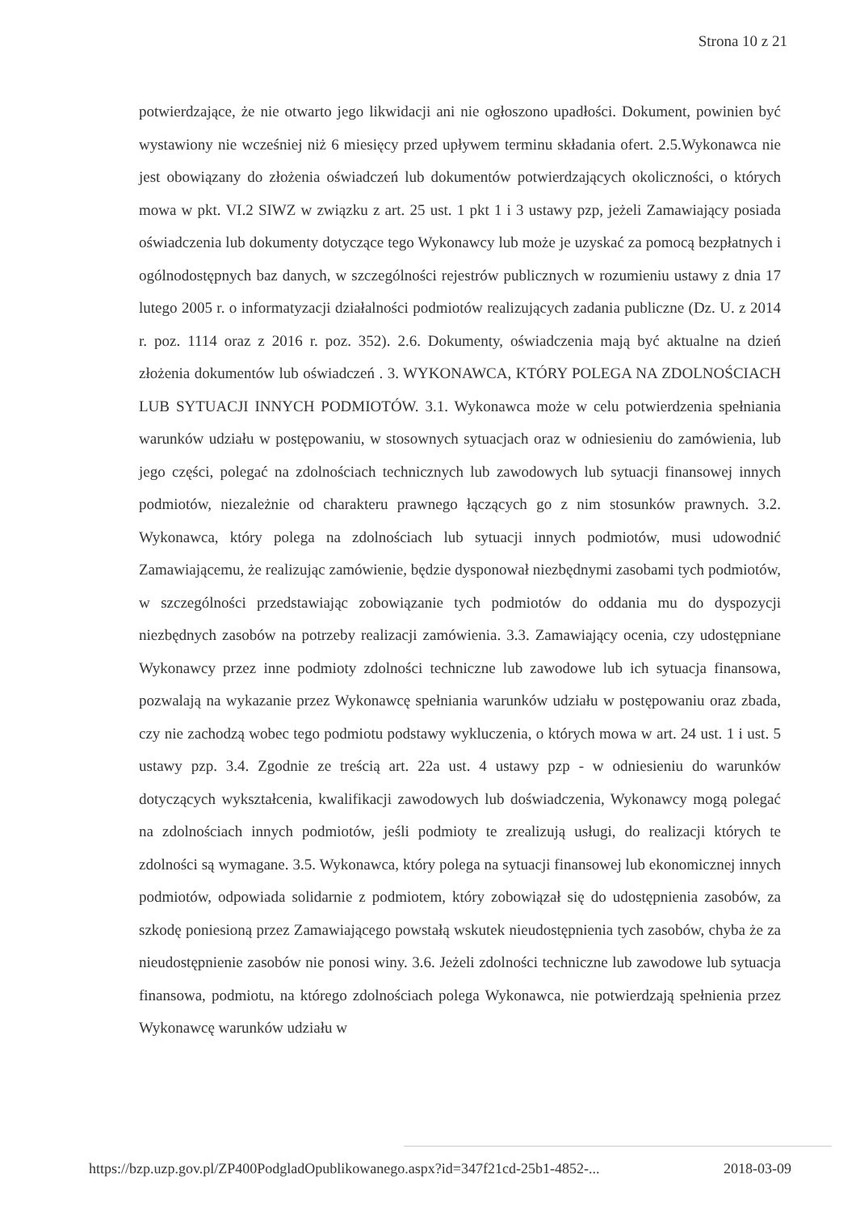Strona 10 z 21
potwierdzające, że nie otwarto jego likwidacji ani nie ogłoszono upadłości. Dokument, powinien być wystawiony nie wcześniej niż 6 miesięcy przed upływem terminu składania ofert. 2.5.Wykonawca nie jest obowiązany do złożenia oświadczeń lub dokumentów potwierdzających okoliczności, o których mowa w pkt. VI.2 SIWZ w związku z art. 25 ust. 1 pkt 1 i 3 ustawy pzp, jeżeli Zamawiający posiada oświadczenia lub dokumenty dotyczące tego Wykonawcy lub może je uzyskać za pomocą bezpłatnych i ogólnodostępnych baz danych, w szczególności rejestrów publicznych w rozumieniu ustawy z dnia 17 lutego 2005 r. o informatyzacji działalności podmiotów realizujących zadania publiczne (Dz. U. z 2014 r. poz. 1114 oraz z 2016 r. poz. 352). 2.6. Dokumenty, oświadczenia mają być aktualne na dzień złożenia dokumentów lub oświadczeń . 3. WYKONAWCA, KTÓRY POLEGA NA ZDOLNOŚCIACH LUB SYTUACJI INNYCH PODMIOTÓW. 3.1. Wykonawca może w celu potwierdzenia spełniania warunków udziału w postępowaniu, w stosownych sytuacjach oraz w odniesieniu do zamówienia, lub jego części, polegać na zdolnościach technicznych lub zawodowych lub sytuacji finansowej innych podmiotów, niezależnie od charakteru prawnego łączących go z nim stosunków prawnych. 3.2. Wykonawca, który polega na zdolnościach lub sytuacji innych podmiotów, musi udowodnić Zamawiającemu, że realizując zamówienie, będzie dysponował niezbędnymi zasobami tych podmiotów, w szczególności przedstawiając zobowiązanie tych podmiotów do oddania mu do dyspozycji niezbędnych zasobów na potrzeby realizacji zamówienia. 3.3. Zamawiający ocenia, czy udostępniane Wykonawcy przez inne podmioty zdolności techniczne lub zawodowe lub ich sytuacja finansowa, pozwalają na wykazanie przez Wykonawcę spełniania warunków udziału w postępowaniu oraz zbada, czy nie zachodzą wobec tego podmiotu podstawy wykluczenia, o których mowa w art. 24 ust. 1 i ust. 5 ustawy pzp. 3.4. Zgodnie ze treścią art. 22a ust. 4 ustawy pzp - w odniesieniu do warunków dotyczących wykształcenia, kwalifikacji zawodowych lub doświadczenia, Wykonawcy mogą polegać na zdolnościach innych podmiotów, jeśli podmioty te zrealizują usługi, do realizacji których te zdolności są wymagane. 3.5. Wykonawca, który polega na sytuacji finansowej lub ekonomicznej innych podmiotów, odpowiada solidarnie z podmiotem, który zobowiązał się do udostępnienia zasobów, za szkodę poniesioną przez Zamawiającego powstałą wskutek nieudostępnienia tych zasobów, chyba że za nieudostępnienie zasobów nie ponosi winy. 3.6. Jeżeli zdolności techniczne lub zawodowe lub sytuacja finansowa, podmiotu, na którego zdolnościach polega Wykonawca, nie potwierdzają spełnienia przez Wykonawcę warunków udziału w
https://bzp.uzp.gov.pl/ZP400PodgladOpublikowanego.aspx?id=347f21cd-25b1-4852-... 2018-03-09